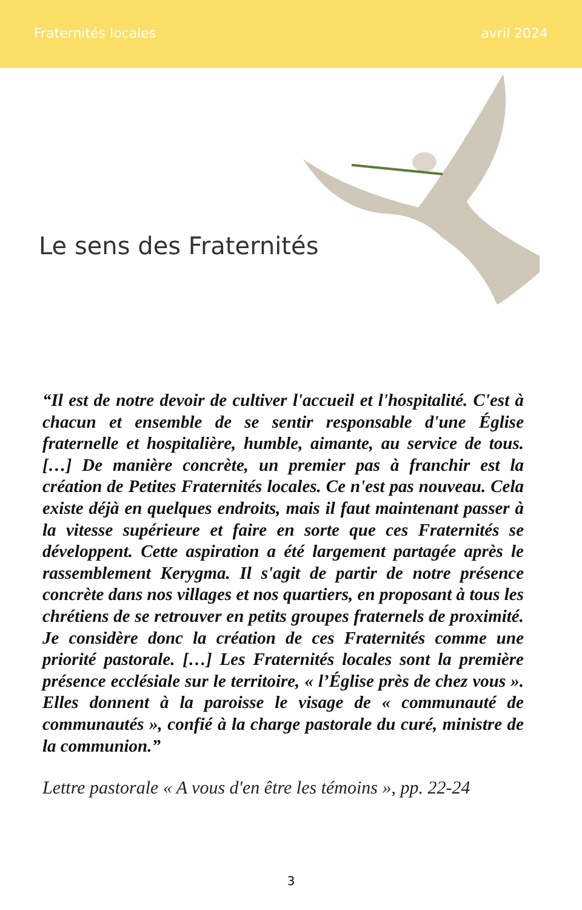Fraternités locales avril 2024
Le sens des Fraternités
“Il est de notre devoir de cultiver l'accueil et l'hospitalité. C'est à chacun et ensemble de se sentir responsable d'une Église fraternelle et hospitalière, humble, aimante, au service de tous. […] De manière concrète, un premier pas à franchir est la création de Petites Fraternités locales. Ce n'est pas nouveau. Cela existe déjà en quelques endroits, mais il faut maintenant passer à la vitesse supérieure et faire en sorte que ces Fraternités se développent. Cette aspiration a été largement partagée après le rassemblement Kerygma. Il s'agit de partir de notre présence concrète dans nos villages et nos quartiers, en proposant à tous les chrétiens de se retrouver en petits groupes fraternels de proximité. Je considère donc la création de ces Fraternités comme une priorité pastorale. […] Les Fraternités locales sont la première présence ecclésiale sur le territoire, « l’Église près de chez vous ». Elles donnent à la paroisse le visage de « communauté de communautés », confié à la charge pastorale du curé, ministre de la communion.”
Lettre pastorale « A vous d'en être les témoins », pp. 22-24
3